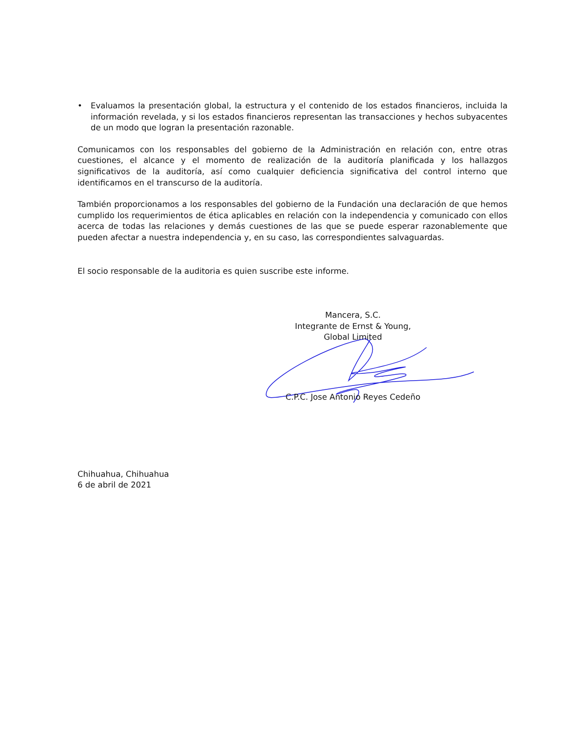• Evaluamos la presentación global, la estructura y el contenido de los estados financieros, incluida la información revelada, y si los estados financieros representan las transacciones y hechos subyacentes de un modo que logran la presentación razonable.
Comunicamos con los responsables del gobierno de la Administración en relación con, entre otras cuestiones, el alcance y el momento de realización de la auditoría planificada y los hallazgos significativos de la auditoría, así como cualquier deficiencia significativa del control interno que identificamos en el transcurso de la auditoría.
También proporcionamos a los responsables del gobierno de la Fundación una declaración de que hemos cumplido los requerimientos de ética aplicables en relación con la independencia y comunicado con ellos acerca de todas las relaciones y demás cuestiones de las que se puede esperar razonablemente que pueden afectar a nuestra independencia y, en su caso, las correspondientes salvaguardas.
El socio responsable de la auditoria es quien suscribe este informe.
Mancera, S.C.
Integrante de Ernst & Young,
Global Limited
C.P.C. Jose Antonio Reyes Cedeño
Chihuahua, Chihuahua
6 de abril de 2021